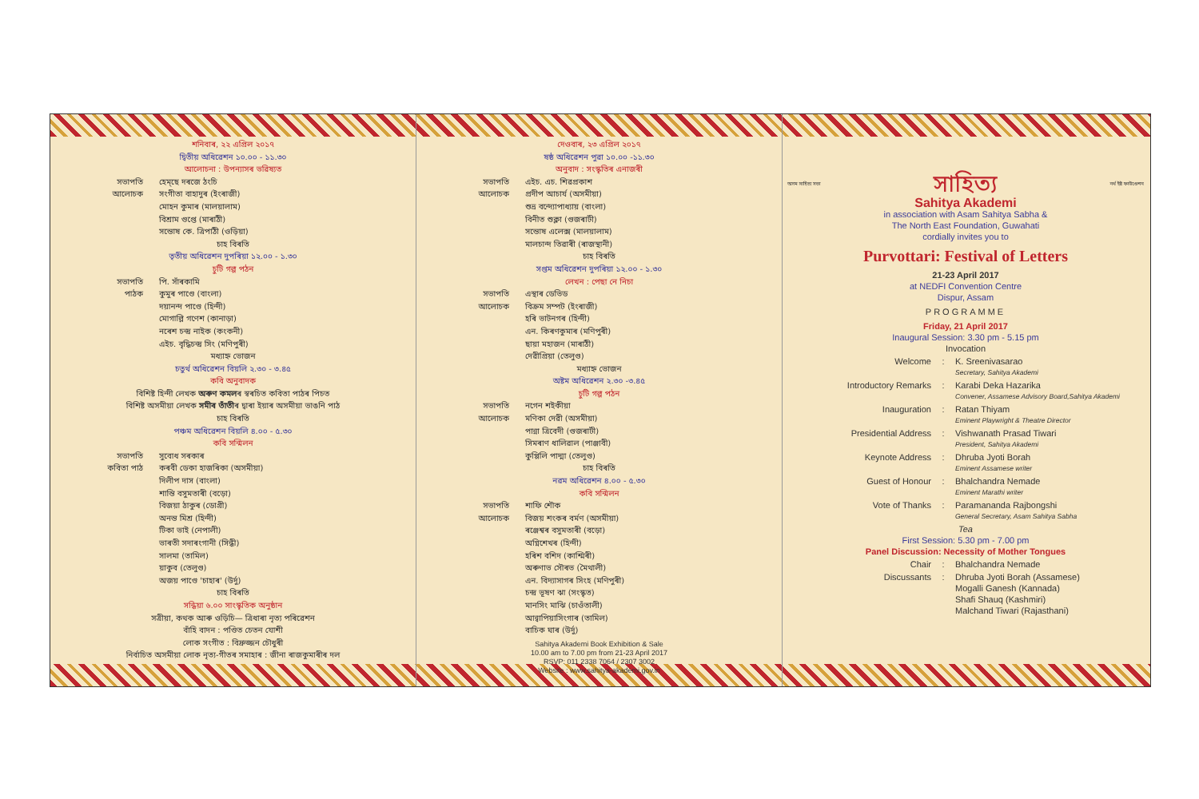শনিবাৰ, ২২ এপ্ৰিল ২০১৭
দ্বিতীয় অধিৱেশন ১০.০০ - ১১.৩০
আলোচনা : উপন্যাসৰ ভৱিষ্যত
সভাপতি হেম্ছে দৰজে ঠংচি
আলোচক সংগীতা বাহাদুৰ (ইংৰাজী)
মোহন কুমাৰ (মালয়ালাম)
বিশ্ৰাম গুপ্তে (মাৰাঠী)
সন্তোষ কে. ত্ৰিপাঠী (ওড়িয়া)
চাহ বিৰতি
তৃতীয় অধিৱেশন দুপৰিয়া ১২.০০ - ১.৩০
চুটি গল্প পঠন
সভাপতি পি. সাঁৰকামি
পাঠক কুমুৰ পাণ্ডে (বাংলা)
দয়ানন্দ পাণ্ডে (হিন্দী)
মোগাল্লি গণেশ (কানাড়া)
নৰেশ চন্দ্ৰ নাইক (কংকনী)
এইচ. বৃদ্ধিচন্দ্ৰ সিং (মণিপুৰী)
মধ্যাহ্ন ভোজন
চতুৰ্থ অধিৱেশন বিয়লি ২.৩০ - ৩.৪৫
কবি অনুবাদক
বিশিষ্ট হিন্দী লেখক অৰুণ কমলৰ স্বৰচিত কবিতা পাঠৰ পিচত
বিশিষ্ট অসমীয়া লেখক সমীৰ তাঁতীৰ দ্বাৰা ইয়াৰ অসমীয়া ভাঙনি পাঠ
চাহ বিৰতি
পঞ্চম অধিৱেশন বিয়লি ৪.০০ - ৫.৩০
কবি সন্মিলন
সভাপতি সুবোধ সৰকাৰ
কবিতা পাঠ কৰবী ডেকা হাজৰিকা (অসমীয়া)
দিলীপ দাস (বাংলা)
শান্তি বসুমতাৰী (বড়ো)
বিজয়া ঠাকুৰ (ডোগ্ৰী)
অনন্ত মিশ্ৰ (হিন্দী)
টিকা ভাই (নেপালী)
ভাৰতী সদাৰংগানী (সিন্ধী)
সালমা (তামিল)
য়াকুব (তেলুগু)
অজয় পাণ্ডে 'চাহাৰ' (উৰ্দু)
চাহ বিৰতি
সন্ধিয়া ৬.০০ সাংস্কৃতিক অনুষ্ঠান
সত্ৰীয়া, কথক আৰু ওড়িচি— ত্ৰিধাৰা নৃত্য পৰিৱেশন
বাঁহি বাদন : পণ্ডিত চেতন যোশী
লোক সংগীত : বিদ্ৰুজ্জন চৌধুৰী
নিৰ্বাচিত অসমীয়া লোক নৃত্য-গীতৰ সমাহাৰ : জীনা ৰাজকুমাৰীৰ দল
দেওবাৰ, ২৩ এপ্ৰিল ২০১৭
ষষ্ঠ অধিৱেশন পুৱা ১০.০০ -১১.৩০
অনুবাদ : সংস্কৃতিৰ এনাজৰী
সভাপতি এইচ. এচ. শিৱপ্ৰকাশ
আলোচক প্ৰদীপ আচাৰ্য (অসমীয়া)
শুভ্ৰ বন্দ্যোপাধ্যায় (বাংলা)
বিনীত শুক্লা (গুজৰাটী)
সন্তোষ এলেক্স (মালয়ালাম)
মালচান্দ তিৱাৰী (ৰাজস্থানী)
চাহ বিৰতি
সপ্তম অধিৱেশন দুপৰিয়া ১২.০০ - ১.৩০
লেখন : পেছা নে নিচা
সভাপতি এস্থাৰ ডেভিড
আলোচক বিক্ৰম সম্পট (ইংৰাজী)
হৰি ভাটনগৰ (হিন্দী)
এন. কিৰণকুমাৰ (মণিপুৰী)
ছায়া মহাজন (মাৰাঠী)
দেৱীপ্ৰিয়া (তেলুগু)
মধ্যাহ্ন ভোজন
অষ্টম অধিৱেশন ২.৩০ -৩.৪৫
চুটি গল্প পঠন
সভাপতি নগেন শইকীয়া
আলোচক মণিকা দেৱী (অসমীয়া)
পান্না ত্ৰিবেদী (গুজৰাটী)
সিমৰাণ ধালিৱাল (পাঞ্জাবী)
কুপ্পিলি পাদ্মা (তেলুগু)
চাহ বিৰতি
নৱম অধিৱেশন ৪.০০ - ৫.৩০
কবি সন্মিলন
সভাপতি শাফি শৌক
আলোচক বিজয় শংকৰ বৰ্মণ (অসমীয়া)
ৰঞ্জেশ্বৰ বসুমতাৰী (বড়ো)
অগ্নিশেখৰ (হিন্দী)
হৰিশ বশিদ (কাশ্মিৰী)
অৰুণাভ সৌৰভ (মৈথালী)
এন. বিদ্যাসাগৰ সিংহ (মণিপুৰী)
চন্দ্ৰ ভূষণ ঝা (সংস্কৃত)
মানসিং মাঝি (চাওঁতালী)
আন্বাপিয়াসিংগাৰ (তামিল)
বাচিক ঘাৰ (উৰ্দু)
Sahitya Akademi Book Exhibition & Sale
10.00 am to 7.00 pm from 21-23 April 2017
RSVP: 011 2338 7064 / 2307 3002
Website : www.sahitya-akademi.gov.in
অসম সাহিত্য সভা সাহিত্য নৰ্থ ইষ্ট ফাউণ্ডেশন
Sahitya Akademi
in association with Asam Sahitya Sabha &
The North East Foundation, Guwahati
cordially invites you to
Purvottari: Festival of Letters
21-23 April 2017
at NEDFI Convention Centre
Dispur, Assam
PROGRAMME
Friday, 21 April 2017
Inaugural Session: 3.30 pm - 5.15 pm
Invocation
Welcome: K. Sreenivasarao
Secretary, Sahitya Akademi
Introductory Remarks: Karabi Deka Hazarika
Convener, Assamese Advisory Board,Sahitya Akademi
Inauguration: Ratan Thiyam
Eminent Playwright & Theatre Director
Presidential Address: Vishwanath Prasad Tiwari
President, Sahitya Akademi
Keynote Address: Dhruba Jyoti Borah
Eminent Assamese writer
Guest of Honour: Bhalchandra Nemade
Eminent Marathi writer
Vote of Thanks: Paramananda Rajbongshi
General Secretary, Asam Sahitya Sabha
Tea
First Session: 5.30 pm - 7.00 pm
Panel Discussion: Necessity of Mother Tongues
Chair: Bhalchandra Nemade
Discussants: Dhruba Jyoti Borah (Assamese)
Mogalli Ganesh (Kannada)
Shafi Shauq (Kashmiri)
Malchand Tiwari (Rajasthani)